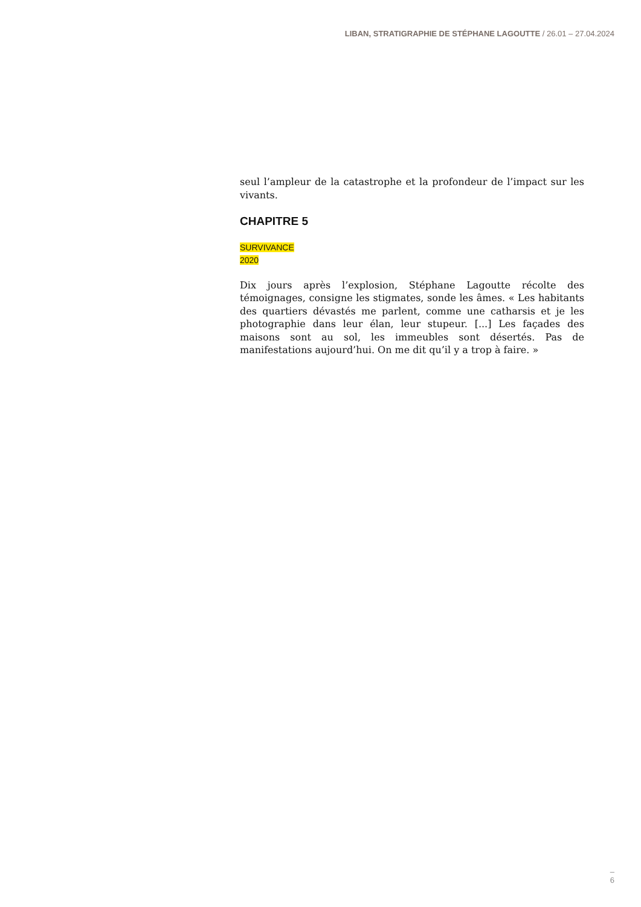LIBAN, STRATIGRAPHIE DE STÉPHANE LAGOUTTE / 26.01 – 27.04.2024
seul l’ampleur de la catastrophe et la profondeur de l’impact sur les vivants.
CHAPITRE 5
SURVIVANCE
2020
Dix jours après l’explosion, Stéphane Lagoutte récolte des témoignages, consigne les stigmates, sonde les âmes. « Les habitants des quartiers dévastés me parlent, comme une catharsis et je les photographie dans leur élan, leur stupeur. [...] Les façades des maisons sont au sol, les immeubles sont désertés. Pas de manifestations aujourd’hui. On me dit qu’il y a trop à faire. »
–
6